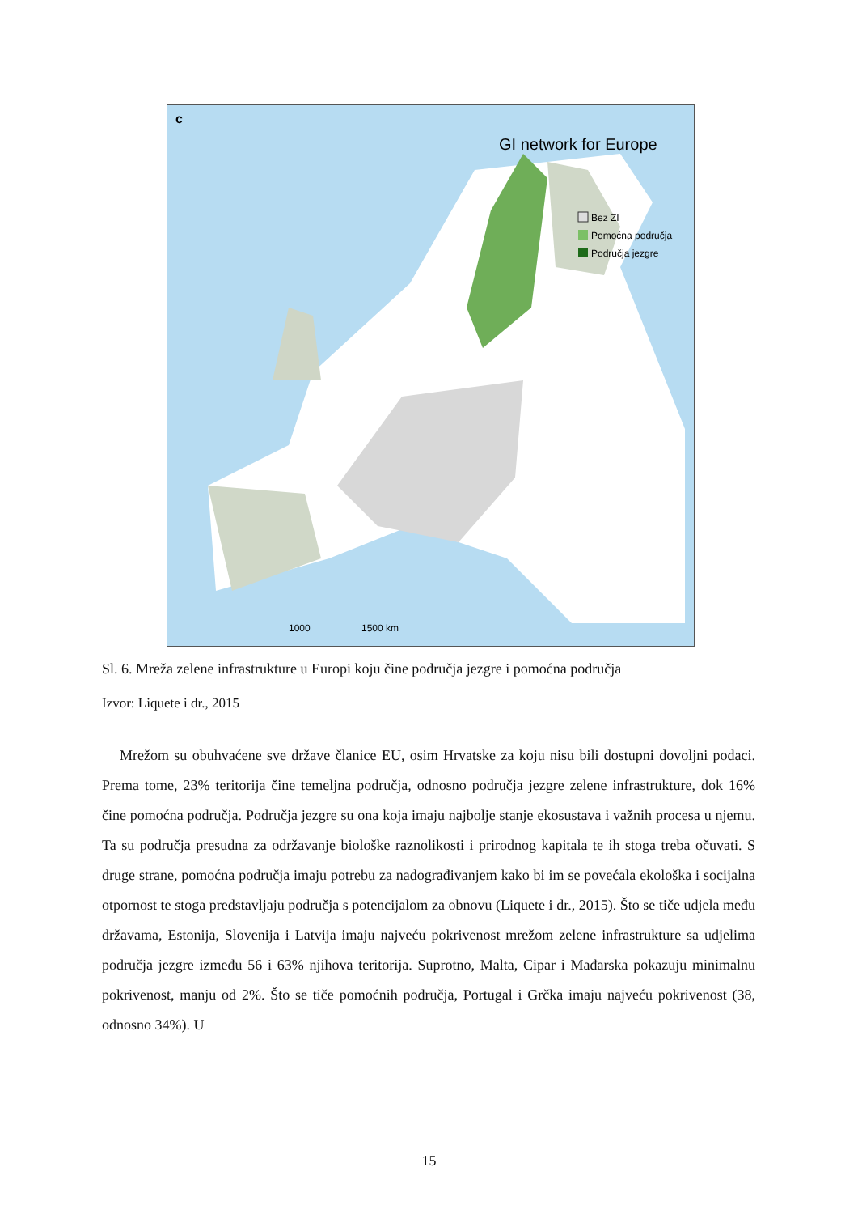c
GI network for Europe
Bez ZI
Pomoćna područja
Područja jezgre
1000
1500 km
Sl. 6. Mreža zelene infrastrukture u Europi koju čine područja jezgre i pomoćna područja
Izvor: Liquete i dr., 2015
Mrežom su obuhvaćene sve države članice EU, osim Hrvatske za koju nisu bili dostupni dovoljni podaci. Prema tome, 23% teritorija čine temeljna područja, odnosno područja jezgre zelene infrastrukture, dok 16% čine pomoćna područja. Područja jezgre su ona koja imaju najbolje stanje ekosustava i važnih procesa u njemu. Ta su područja presudna za održavanje biološke raznolikosti i prirodnog kapitala te ih stoga treba očuvati. S druge strane, pomoćna područja imaju potrebu za nadograđivanjem kako bi im se povećala ekološka i socijalna otpornost te stoga predstavljaju područja s potencijalom za obnovu (Liquete i dr., 2015). Što se tiče udjela među državama, Estonija, Slovenija i Latvija imaju najveću pokrivenost mrežom zelene infrastrukture sa udjelima područja jezgre između 56 i 63% njihova teritorija. Suprotno, Malta, Cipar i Mađarska pokazuju minimalnu pokrivenost, manju od 2%. Što se tiče pomoćnih područja, Portugal i Grčka imaju najveću pokrivenost (38, odnosno 34%). U
15